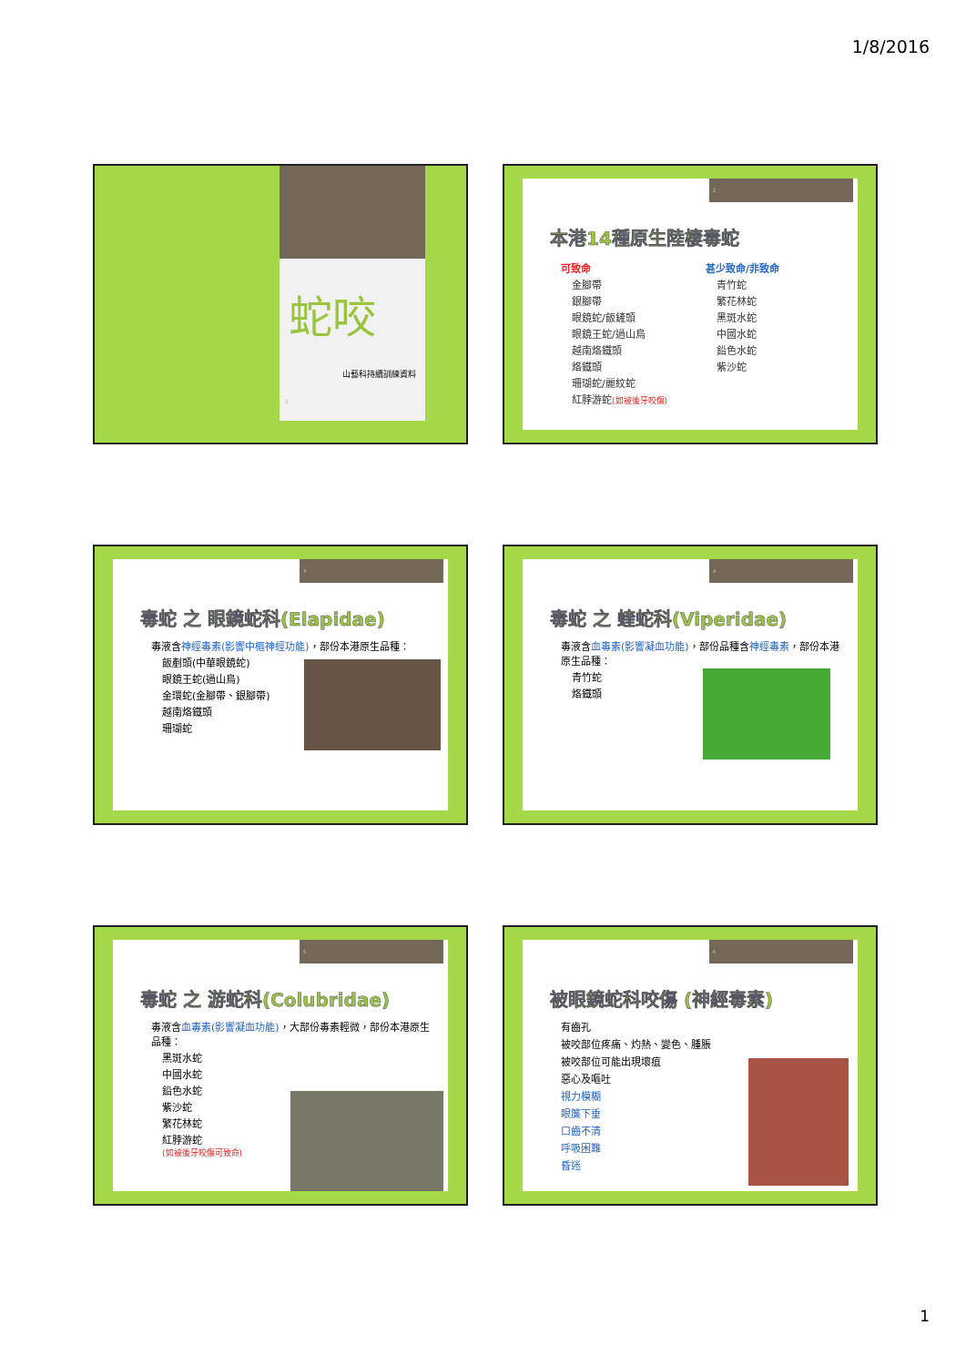1/8/2016
蛇咬
山藝科持續訓練資料
1
2
本港14種原生陸棲毒蛇
可致命
金腳帶
銀腳帶
眼鏡蛇/飯鏟頭
眼鏡王蛇/過山烏
越南烙鐵頭
烙鐵頭
珊瑚蛇/麗紋蛇
紅脖游蛇(如被後牙咬傷)
甚少致命/非致命
青竹蛇
繁花林蛇
黑斑水蛇
中國水蛇
鉛色水蛇
紫沙蛇
3
毒蛇 之 眼鏡蛇科(Elapidae)
毒液含神經毒素(影響中樞神經功能)，部份本港原生品種：
飯剷頭(中華眼鏡蛇)
眼鏡王蛇(過山烏)
金環蛇(金腳帶、銀腳帶)
越南烙鐵頭
珊瑚蛇
4
毒蛇 之 蝰蛇科(Viperidae)
毒液含血毒素(影響凝血功能)，部份品種含神經毒素，部份本港原生品種：
青竹蛇
烙鐵頭
5
毒蛇 之 游蛇科(Colubridae)
毒液含血毒素(影響凝血功能)，大部份毒素輕微，部份本港原生品種：
黑斑水蛇
中國水蛇
鉛色水蛇
紫沙蛇
繁花林蛇
紅脖游蛇
(如被後牙咬傷可致命)
6
被眼鏡蛇科咬傷 (神經毒素)
有齒孔
被咬部位疼痛、灼熱、變色、腫脹
被咬部位可能出現壞疽
惡心及嘔吐
視力模糊
眼簾下垂
口齒不清
呼吸困難
昏迷
1